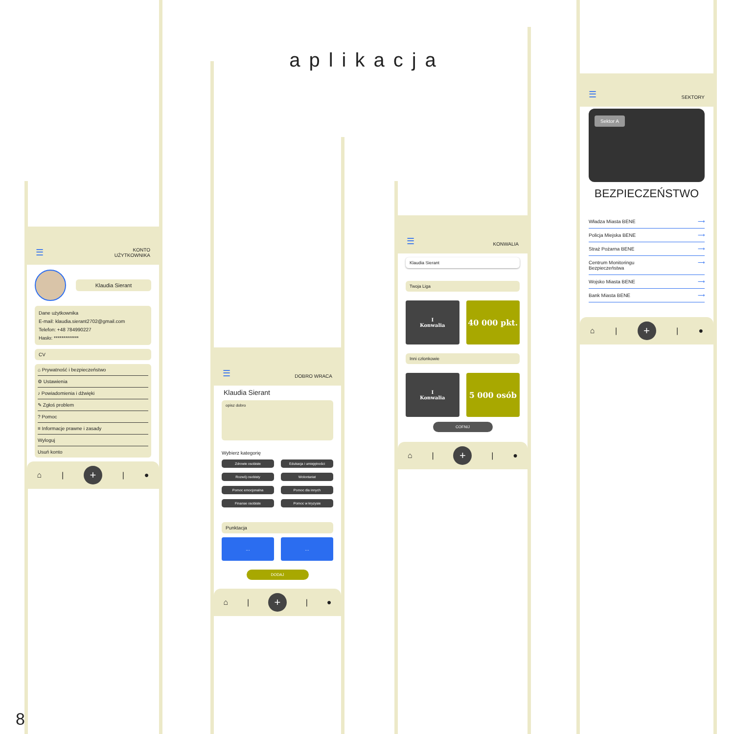aplikacja
☰ KONTO
UŻYTKOWNIKA
Klaudia Sierant
Dane użytkownika
E-mail: klaudia.sierant2702@gmail.com
Telefon: +48 784990227
Hasło: *************
CV
⌂ Prywatność i bezpieczeństwo
⚙ Ustawienia
♪ Powiadomienia i dźwięki
✎ Zgłoś problem
? Pomoc
≡ Informacje prawne i zasady
Wyloguj
Usuń konto
⌂ |
+
| ●
☰ DOBRO WRACA
Klaudia Sierant
opisz dobro
Wybierz kategorię
Zdrowie osobiste
Edukacja i umiejętności
Rozwój osobisty
Wolontariat
Pomoc emocjonalna
Pomoc dla innych
Finanse osobiste
Pomoc w kryzysie
Punktacja
... ...
DODAJ
⌂ |
+
| ●
☰ KONWALIA
Klaudia Sierant
Twoja Liga
I
Konwalia
40 000 pkt.
Inni członkowie
I
Konwalia
5 000 osób
COFNIJ
⌂ |
+
| ●
☰ SEKTORY
Sektor A
BEZPIECZEŃSTWO
Władza Miasta BENE ⟶
Policja Miejska BENE ⟶
Straż Pożarna BENE ⟶
Centrum Monitoringu
Bezpieczeństwa ⟶
Wojsko Miasta BENE ⟶
Bank Miasta BENE ⟶
⌂ |
+
| ●
8